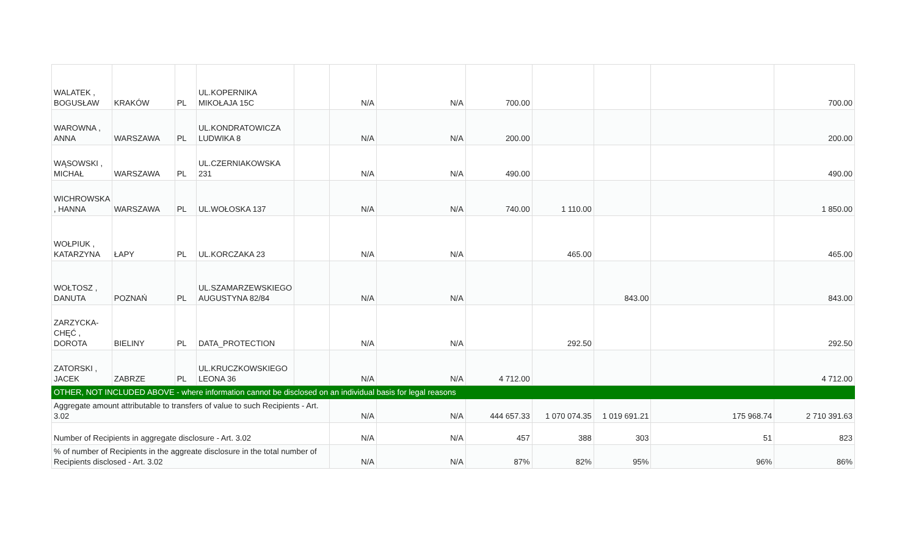| WALATEK , BOGUSŁAW | KRAKÓW | PL | UL.KOPERNIKA MIKOŁAJA 15C | | N/A | N/A | 700.00 | | | | 700.00 |
| WAROWNA , ANNA | WARSZAWA | PL | UL.KONDRATOWICZA LUDWIKA 8 | | N/A | N/A | 200.00 | | | | 200.00 |
| WĄSOWSKI , MICHAŁ | WARSZAWA | PL | UL.CZERNIAKOWSKA 231 | | N/A | N/A | 490.00 | | | | 490.00 |
| WICHROWSKA , HANNA | WARSZAWA | PL | UL.WOŁOSKA 137 | | N/A | N/A | 740.00 | 1 110.00 | | | 1 850.00 |
| WOŁPIUK , KATARZYNA | ŁAPY | PL | UL.KORCZAKA 23 | | N/A | N/A | | 465.00 | | | 465.00 |
| WOŁTOSZ , DANUTA | POZNAŃ | PL | UL.SZAMARZEWSKIEGO AUGUSTYNA 82/84 | | N/A | N/A | | | 843.00 | | 843.00 |
| ZARZYCKA-CHĘĆ , DOROTA | BIELINY | PL | DATA_PROTECTION | | N/A | N/A | | 292.50 | | | 292.50 |
| ZATORSKI , JACEK | ZABRZE | PL | UL.KRUCZKOWSKIEGO LEONA 36 | | N/A | N/A | 4 712.00 | | | | 4 712.00 |
| OTHER, NOT INCLUDED ABOVE - where information cannot be disclosed on an individual basis for legal reasons | | | | | | | | | | | |
| Aggregate amount attributable to transfers of value to such Recipients - Art. 3.02 | | | | | N/A | N/A | 444 657.33 | 1 070 074.35 | 1 019 691.21 | 175 968.74 | 2 710 391.63 |
| Number of Recipients in aggregate disclosure - Art. 3.02 | | | | | N/A | N/A | 457 | 388 | 303 | 51 | 823 |
| % of number of Recipients in the aggreate disclosure in the total number of Recipients disclosed - Art. 3.02 | | | | | N/A | N/A | 87% | 82% | 95% | 96% | 86% |